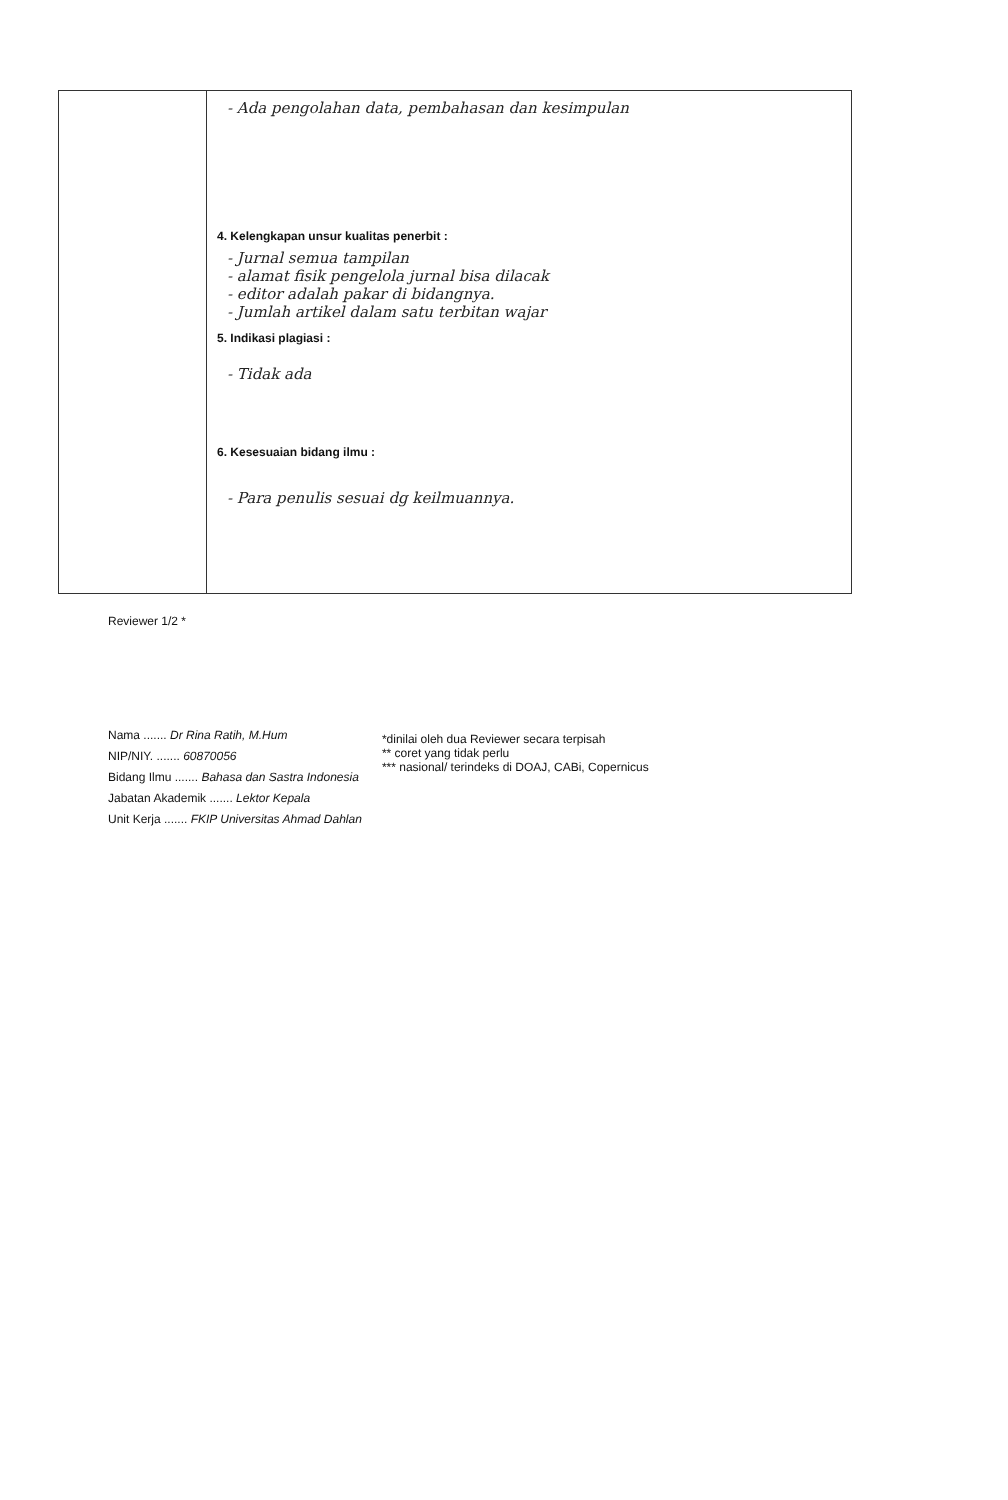| | - Ada pengolahan data, pembahasan dan kesimpulan 4. Kelengkapan unsur kualitas penerbit : - Jurnal semua tampilan - alamat fisik pengelola jurnal bisa dilacak - editor adalah pakar di bidangnya. - Jumlah artikel dalam satu terbitan wajar 5. Indikasi plagiasi : - Tidak ada 6. Kesesuaian bidang ilmu : - Para penulis sesuai dg keilmuannya. |
Reviewer 1/2 *
Nama ....... Dr Rina Ratih, M.Hum
NIP/NIY. ....... 60870056
Bidang Ilmu ....... Bahasa dan Sastra Indonesia
Jabatan Akademik ....... Lektor Kepala
Unit Kerja ....... FKIP Universitas Ahmad Dahlan
*dinilai oleh dua Reviewer secara terpisah
** coret yang tidak perlu
*** nasional/ terindeks di DOAJ, CABi, Copernicus